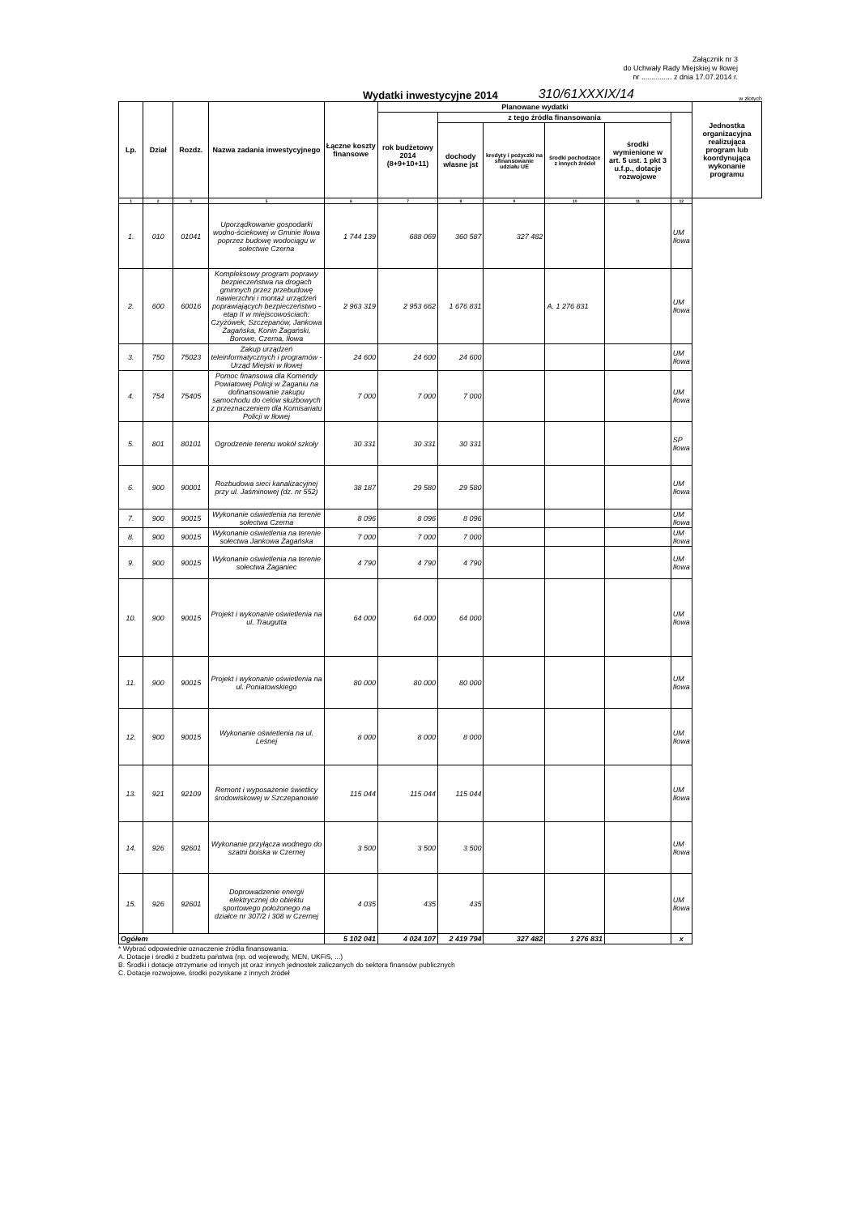Załącznik nr 3
do Uchwały Rady Miejskiej w Iłowej
nr ............... z dnia 17.07.2014 r.
Wydatki inwestycyjne 2014
310/61XXXIX/14 w złotych
| Lp. | Dział | Rozdz. | Nazwa zadania inwestycyjnego | Łączne koszty finansowe | Planowane wydatki | | | | | | Jednostka organizacyjna realizująca program lub koordynująca wykonanie programu |
| --- | --- | --- | --- | --- | --- | --- | --- | --- | --- | --- | --- |
| | | | | | rok budżetowy 2014 (8+9+10+11) | z tego źródła finansowania | | | | | |
| | | | | | | dochody własne jst | kredyty i pożyczki na sfinansowanie udziału UE | środki pochodzące z innych źródeł | środki wymienione w art. 5 ust. 1 pkt 3 u.f.p., dotacje rozwojowe | | |
| 1 | 2 | 3 | 5 | 6 | 7 | 8 | 9 | 10 | 11 | 12 | |
| 1. | 010 | 01041 | Uporządkowanie gospodarki wodno-ściekowej w Gminie Iłowa poprzez budowę wodociągu w sołectwie Czerna | 1 744 139 | 688 069 | 360 587 | 327 482 | | | UM Iłowa | |
| 2. | 600 | 60016 | Kompleksowy program poprawy bezpieczeństwa na drogach gminnych przez przebudowę nawierzchni i montaż urządzeń poprawiających bezpieczeństwo - etap II w miejscowościach: Czyżówek, Szczepanów, Jankowa Żagańska, Konin Żagański, Borowe, Czerna, Iłowa | 2 963 319 | 2 953 662 | 1 676 831 | | A. 1 276 831 | | UM Iłowa | |
| 3. | 750 | 75023 | Zakup urządzeń teleinformatycznych i programów - Urząd Miejski w Iłowej | 24 600 | 24 600 | 24 600 | | | | UM Iłowa | |
| 4. | 754 | 75405 | Pomoc finansowa dla Komendy Powiatowej Policji w Żaganiu na dofinansowanie zakupu samochodu do celów służbowych z przeznaczeniem dla Komisariatu Policji w Iłowej | 7 000 | 7 000 | 7 000 | | | | UM Iłowa | |
| 5. | 801 | 80101 | Ogrodzenie terenu wokół szkoły | 30 331 | 30 331 | 30 331 | | | | SP Iłowa | |
| 6. | 900 | 90001 | Rozbudowa sieci kanalizacyjnej przy ul. Jaśminowej (dz. nr 552) | 38 187 | 29 580 | 29 580 | | | | UM Iłowa | |
| 7. | 900 | 90015 | Wykonanie oświetlenia na terenie sołectwa Czerna | 8 096 | 8 096 | 8 096 | | | | UM Iłowa | |
| 8. | 900 | 90015 | Wykonanie oświetlenia na terenie sołectwa Jankowa Żagańska | 7 000 | 7 000 | 7 000 | | | | UM Iłowa | |
| 9. | 900 | 90015 | Wykonanie oświetlenia na terenie sołectwa Żaganiec | 4 790 | 4 790 | 4 790 | | | | UM Iłowa | |
| 10. | 900 | 90015 | Projekt i wykonanie oświetlenia na ul. Traugutta | 64 000 | 64 000 | 64 000 | | | | UM Iłowa | |
| 11. | 900 | 90015 | Projekt i wykonanie oświetlenia na ul. Poniatowskiego | 80 000 | 80 000 | 80 000 | | | | UM Iłowa | |
| 12. | 900 | 90015 | Wykonanie oświetlenia na ul. Leśnej | 8 000 | 8 000 | 8 000 | | | | UM Iłowa | |
| 13. | 921 | 92109 | Remont i wyposażenie świetlicy środowiskowej w Szczepanowie | 115 044 | 115 044 | 115 044 | | | | UM Iłowa | |
| 14. | 926 | 92601 | Wykonanie przyłącza wodnego do szatni boiska w Czernej | 3 500 | 3 500 | 3 500 | | | | UM Iłowa | |
| 15. | 926 | 92601 | Doprowadzenie energii elektrycznej do obiektu sportowego położonego na działce nr 307/2 i 308 w Czernej | 4 035 | 435 | 435 | | | | UM Iłowa | |
| Ogółem | | | | 5 102 041 | 4 024 107 | 2 419 794 | 327 482 | 1 276 831 | | x | |
* Wybrać odpowiednie oznaczenie źródła finansowania.
A. Dotacje i środki z budżetu państwa (np. od wojewody, MEN, UKFiS, ...)
B. Środki i dotacje otrzymane od innych jst oraz innych jednostek zaliczanych do sektora finansów publicznych
C. Dotacje rozwojowe, środki pozyskane z innych źródeł